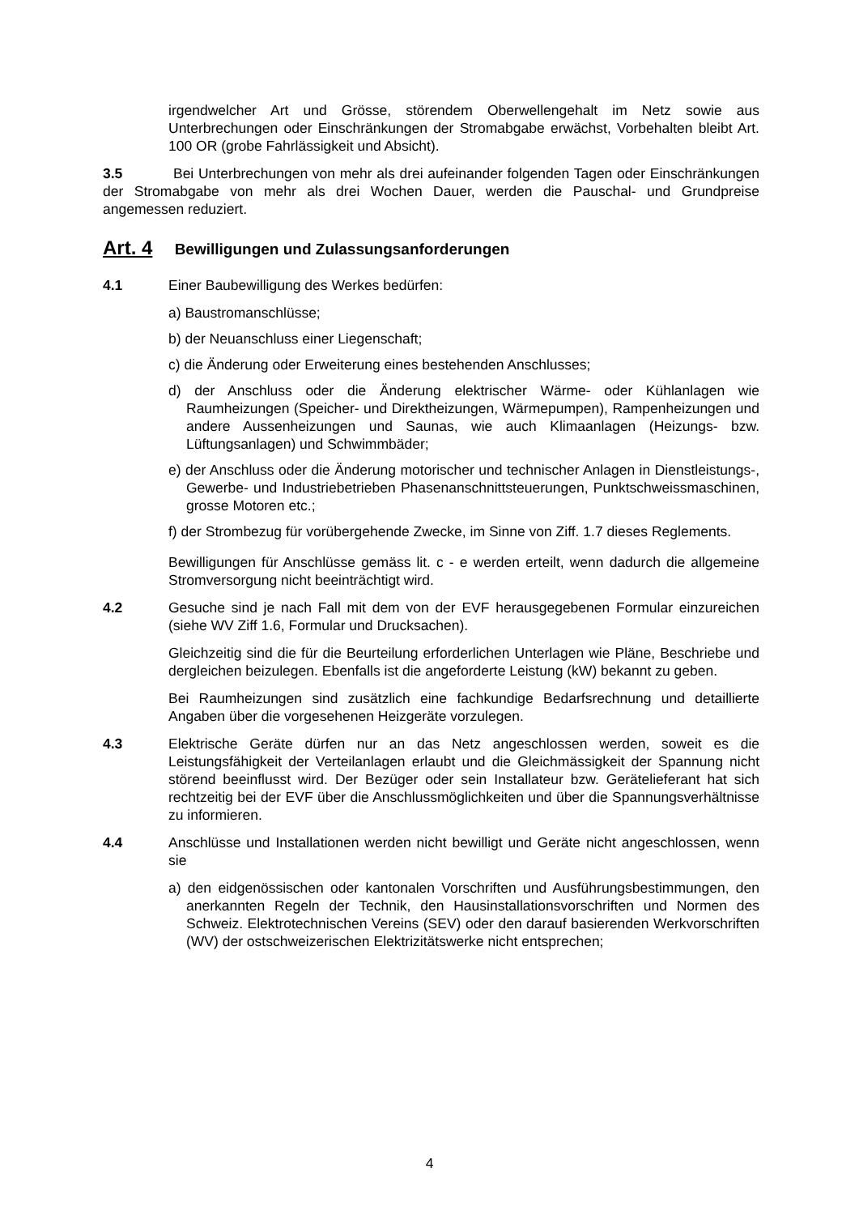irgendwelcher Art und Grösse, störendem Oberwellengehalt im Netz sowie aus Unterbrechungen oder Einschränkungen der Stromabgabe erwächst, Vorbehalten bleibt Art. 100 OR (grobe Fahrlässigkeit und Absicht).
3.5 Bei Unterbrechungen von mehr als drei aufeinander folgenden Tagen oder Einschränkungen der Stromabgabe von mehr als drei Wochen Dauer, werden die Pauschal- und Grundpreise angemessen reduziert.
Art. 4 Bewilligungen und Zulassungsanforderungen
4.1 Einer Baubewilligung des Werkes bedürfen:
a) Baustromanschlüsse;
b) der Neuanschluss einer Liegenschaft;
c) die Änderung oder Erweiterung eines bestehenden Anschlusses;
d) der Anschluss oder die Änderung elektrischer Wärme- oder Kühlanlagen wie Raumheizungen (Speicher- und Direktheizungen, Wärmepumpen), Rampenheizungen und andere Aussenheizungen und Saunas, wie auch Klimaanlagen (Heizungs- bzw. Lüftungsanlagen) und Schwimmbäder;
e) der Anschluss oder die Änderung motorischer und technischer Anlagen in Dienstleistungs-, Gewerbe- und Industriebetrieben Phasenanschnittsteuerungen, Punktschweissmaschinen, grosse Motoren etc.;
f) der Strombezug für vorübergehende Zwecke, im Sinne von Ziff. 1.7 dieses Reglements.
Bewilligungen für Anschlüsse gemäss lit. c - e werden erteilt, wenn dadurch die allgemeine Stromversorgung nicht beeinträchtigt wird.
4.2 Gesuche sind je nach Fall mit dem von der EVF herausgegebenen Formular einzureichen (siehe WV Ziff 1.6, Formular und Drucksachen).
Gleichzeitig sind die für die Beurteilung erforderlichen Unterlagen wie Pläne, Beschriebe und dergleichen beizulegen. Ebenfalls ist die angeforderte Leistung (kW) bekannt zu geben.
Bei Raumheizungen sind zusätzlich eine fachkundige Bedarfsrechnung und detaillierte Angaben über die vorgesehenen Heizgeräte vorzulegen.
4.3 Elektrische Geräte dürfen nur an das Netz angeschlossen werden, soweit es die Leistungsfähigkeit der Verteilanlagen erlaubt und die Gleichmässigkeit der Spannung nicht störend beeinflusst wird. Der Bezüger oder sein Installateur bzw. Gerätelieferant hat sich rechtzeitig bei der EVF über die Anschlussmöglichkeiten und über die Spannungsverhältnisse zu informieren.
4.4 Anschlüsse und Installationen werden nicht bewilligt und Geräte nicht angeschlossen, wenn sie
a) den eidgenössischen oder kantonalen Vorschriften und Ausführungsbestimmungen, den anerkannten Regeln der Technik, den Hausinstallationsvorschriften und Normen des Schweiz. Elektrotechnischen Vereins (SEV) oder den darauf basierenden Werkvorschriften (WV) der ostschweizerischen Elektrizitätswerke nicht entsprechen;
4